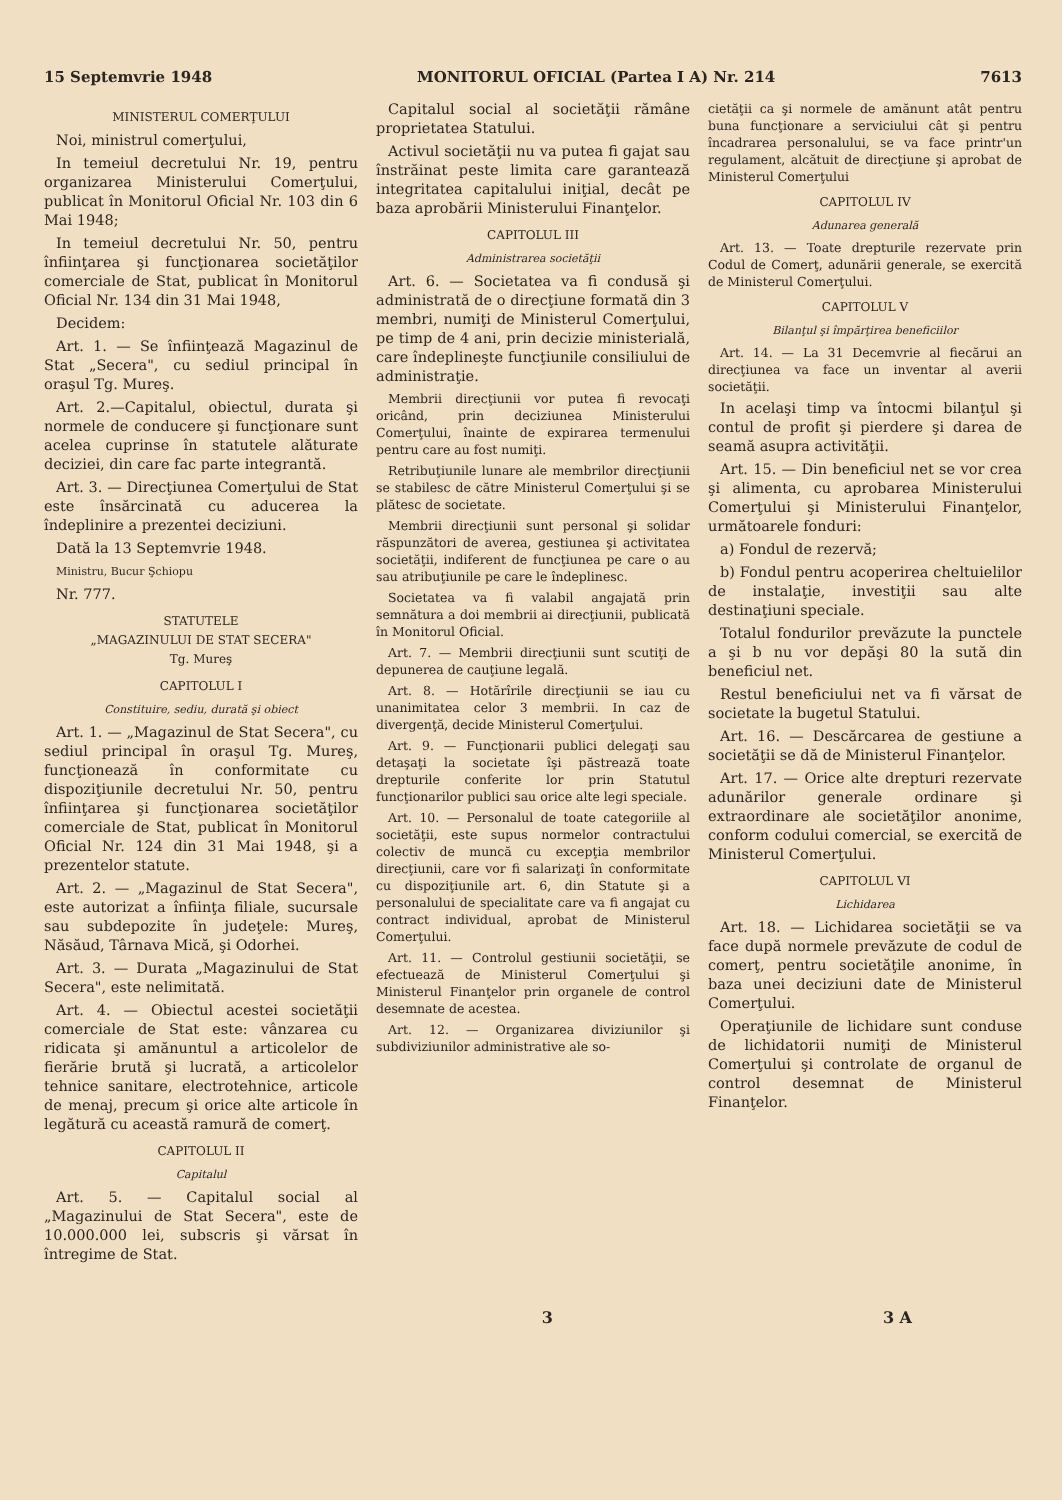15 Septemvrie 1948 MONITORUL OFICIAL (Partea I A) Nr. 214 7613
MINISTERUL COMERŢULUI
Noi, ministrul comerţului,
In temeiul decretului Nr. 19, pentru organizarea Ministerului Comerţului, publicat în Monitorul Oficial Nr. 103 din 6 Mai 1948;
In temeiul decretului Nr. 50, pentru înfiinţarea şi funcţionarea societăţilor comerciale de Stat, publicat în Monitorul Oficial Nr. 134 din 31 Mai 1948,
Decidem:
Art. 1. — Se înfiinţează Magazinul de Stat „Secera", cu sediul principal în oraşul Tg. Mureş.
Art. 2.—Capitalul, obiectul, durata şi normele de conducere şi funcţionare sunt acelea cuprinse în statutele alăturate deciziei, din care fac parte integrantă.
Art. 3. — Direcţiunea Comerţului de Stat este însărcinată cu aducerea la îndeplinire a prezentei deciziuni.
Dată la 13 Septemvrie 1948.
Ministru, Bucur Şchiopu
Nr. 777.
STATUTELE
„MAGAZINULUI DE STAT SECERA"
Tg. Mureş
CAPITOLUL I
Constituire, sediu, durată şi obiect
Art. 1. — „Magazinul de Stat Secera", cu sediul principal în oraşul Tg. Mureş, funcţionează în conformitate cu dispoziţiunile decretului Nr. 50, pentru înfiinţarea şi funcţionarea societăţilor comerciale de Stat, publicat în Monitorul Oficial Nr. 124 din 31 Mai 1948, şi a prezentelor statute.
Art. 2. — „Magazinul de Stat Secera", este autorizat a înfiinţa filiale, sucursale sau subdepozite în judeţele: Mureş, Năsăud, Târnava Mică, şi Odorhei.
Art. 3. — Durata „Magazinului de Stat Secera", este nelimitată.
Art. 4. — Obiectul acestei societăţii comerciale de Stat este: vânzarea cu ridicata şi amănuntul a articolelor de fierărie brută şi lucrată, a articolelor tehnice sanitare, electrotehnice, articole de menaj, precum şi orice alte articole în legătură cu această ramură de comerţ.
CAPITOLUL II
Capitalul
Art. 5. — Capitalul social al „Magazinului de Stat Secera", este de 10.000.000 lei, subscris şi vărsat în întregime de Stat.
Capitalul social al societăţii rămâne proprietatea Statului.
Activul societăţii nu va putea fi gajat sau înstrăinat peste limita care garantează integritatea capitalului iniţial, decât pe baza aprobării Ministerului Finanţelor.
CAPITOLUL III
Administrarea societăţii
Art. 6. — Societatea va fi condusă şi administrată de o direcţiune formată din 3 membri, numiţi de Ministerul Comerţului, pe timp de 4 ani, prin decizie ministerială, care îndeplineşte funcţiunile consiliului de administraţie.
Membrii direcţiunii vor putea fi revocaţi oricând, prin deciziunea Ministerului Comerţului, înainte de expirarea termenului pentru care au fost numiţi.
Retribuţiunile lunare ale membrilor direcţiunii se stabilesc de către Ministerul Comerţului şi se plătesc de societate.
Membrii direcţiunii sunt personal şi solidar răspunzători de averea, gestiunea şi activitatea societăţii, indiferent de funcţiunea pe care o au sau atribuţiunile pe care le îndeplinesc.
Societatea va fi valabil angajată prin semnătura a doi membrii ai direcţiunii, publicată în Monitorul Oficial.
Art. 7. — Membrii direcţiunii sunt scutiţi de depunerea de cauţiune legală.
Art. 8. — Hotărîrile direcţiunii se iau cu unanimitatea celor 3 membrii. In caz de divergenţă, decide Ministerul Comerţului.
Art. 9. — Funcţionarii publici delegaţi sau detaşaţi la societate îşi păstrează toate drepturile conferite lor prin Statutul funcţionarilor publici sau orice alte legi speciale.
Art. 10. — Personalul de toate categoriile al societăţii, este supus normelor contractului colectiv de muncă cu excepţia membrilor direcţiunii, care vor fi salarizaţi în conformitate cu dispoziţiunile art. 6, din Statute şi a personalului de specialitate care va fi angajat cu contract individual, aprobat de Ministerul Comerţului.
Art. 11. — Controlul gestiunii societăţii, se efectuează de Ministerul Comerţului şi Ministerul Finanţelor prin organele de control desemnate de acestea.
Art. 12. — Organizarea diviziunilor şi subdiviziunilor administrative ale so-
cietăţii ca şi normele de amănunt atât pentru buna funcţionare a serviciului cât şi pentru încadrarea personalului, se va face printr'un regulament, alcătuit de direcţiune şi aprobat de Ministerul Comerţului
CAPITOLUL IV
Adunarea generală
Art. 13. — Toate drepturile rezervate prin Codul de Comerţ, adunării generale, se exercită de Ministerul Comerţului.
CAPITOLUL V
Bilanţul şi împărţirea beneficiilor
Art. 14. — La 31 Decemvrie al fiecărui an direcţiunea va face un inventar al averii societăţii.
In acelaşi timp va întocmi bilanţul şi contul de profit şi pierdere şi darea de seamă asupra activităţii.
Art. 15. — Din beneficiul net se vor crea şi alimenta, cu aprobarea Ministerului Comerţului şi Ministerului Finanţelor, următoarele fonduri:
a) Fondul de rezervă;
b) Fondul pentru acoperirea cheltuielilor de instalaţie, investiţii sau alte destinaţiuni speciale.
Totalul fondurilor prevăzute la punctele a şi b nu vor depăşi 80 la sută din beneficiul net.
Restul beneficiului net va fi vărsat de societate la bugetul Statului.
Art. 16. — Descărcarea de gestiune a societăţii se dă de Ministerul Finanţelor.
Art. 17. — Orice alte drepturi rezervate adunărilor generale ordinare şi extraordinare ale societăţilor anonime, conform codului comercial, se exercită de Ministerul Comerţului.
CAPITOLUL VI
Lichidarea
Art. 18. — Lichidarea societăţii se va face după normele prevăzute de codul de comerţ, pentru societăţile anonime, în baza unei deciziuni date de Ministerul Comerţului.
Operaţiunile de lichidare sunt conduse de lichidatorii numiţi de Ministerul Comerţului şi controlate de organul de control desemnat de Ministerul Finanţelor.
3 3 A